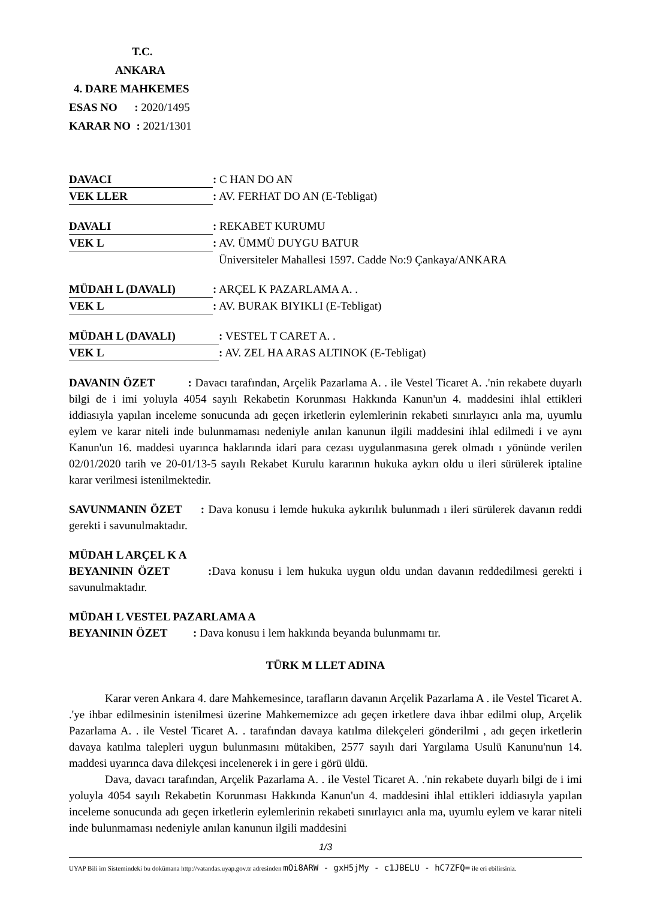T.C.
ANKARA
4. DARE MAHKEMES
ESAS NO : 2020/1495
KARAR NO : 2021/1301
DAVACI: C HAN DO AN
VEK LLER: AV. FERHAT DO AN (E-Tebligat)
DAVALI: REKABET KURUMU
VEK L: AV. ÜMMÜ DUYGU BATUR
Üniversiteler Mahallesi 1597. Cadde No:9 Çankaya/ANKARA
MÜDAH L (DAVALI): ARÇEL K PAZARLAMA A. .
VEK L: AV. BURAK BIYIKLI (E-Tebligat)
MÜDAH L (DAVALI): VESTEL T CARET A. .
VEK L: AV. ZEL HA ARAS ALTINOK (E-Tebligat)
DAVANIN ÖZET : Davacı tarafından, Arçelik Pazarlama A. . ile Vestel Ticaret A. .'nin rekabete duyarlı bilgi de i imi yoluyla 4054 sayılı Rekabetin Korunması Hakkında Kanun'un 4. maddesini ihlal ettikleri iddiasıyla yapılan inceleme sonucunda adı geçen irketlerin eylemlerinin rekabeti sınırlayıcı anla ma, uyumlu eylem ve karar niteli inde bulunmaması nedeniyle anılan kanunun ilgili maddesini ihlal edilmedi i ve aynı Kanun'un 16. maddesi uyarınca haklarında idari para cezası uygulanmasına gerek olmadı ı yönünde verilen 02/01/2020 tarih ve 20-01/13-5 sayılı Rekabet Kurulu kararının hukuka aykırı oldu u ileri sürülerek iptaline karar verilmesi istenilmektedir.
SAVUNMANIN ÖZET : Dava konusu i lemde hukuka aykırılık bulunmadı ı ileri sürülerek davanın reddi gerekti i savunulmaktadır.
MÜDAH L ARÇEL K A
BEYANININ ÖZET : Dava konusu i lem hukuka uygun oldu undan davanın reddedilmesi gerekti i savunulmaktadır.
MÜDAH L VESTEL PAZARLAMA A
BEYANININ ÖZET : Dava konusu i lem hakkında beyanda bulunmamı tır.
TÜRK M LLET ADINA
Karar veren Ankara 4. dare Mahkemesince, tarafların davanın Arçelik Pazarlama A . ile Vestel Ticaret A. .'ye ihbar edilmesinin istenilmesi üzerine Mahkememizce adı geçen irketlere dava ihbar edilmi olup, Arçelik Pazarlama A. . ile Vestel Ticaret A. . tarafından davaya katılma dilekçeleri gönderilmi , adı geçen irketlerin davaya katılma talepleri uygun bulunmasını mütakiben, 2577 sayılı dari Yargılama Usulü Kanunu'nun 14. maddesi uyarınca dava dilekçesi incelenerek i in gere i görü üldü.
Dava, davacı tarafından, Arçelik Pazarlama A. . ile Vestel Ticaret A. .'nin rekabete duyarlı bilgi de i imi yoluyla 4054 sayılı Rekabetin Korunması Hakkında Kanun'un 4. maddesini ihlal ettikleri iddiasıyla yapılan inceleme sonucunda adı geçen irketlerin eylemlerinin rekabeti sınırlayıcı anla ma, uyumlu eylem ve karar niteli inde bulunmaması nedeniyle anılan kanunun ilgili maddesini
1/3
UYAP Bili im Sistemindeki bu dokümana http://vatandas.uyap.gov.tr adresinden mOi8ARW - gxH5jMy - c1JBELU - hC7ZFQ= ile eri ebilirsiniz.